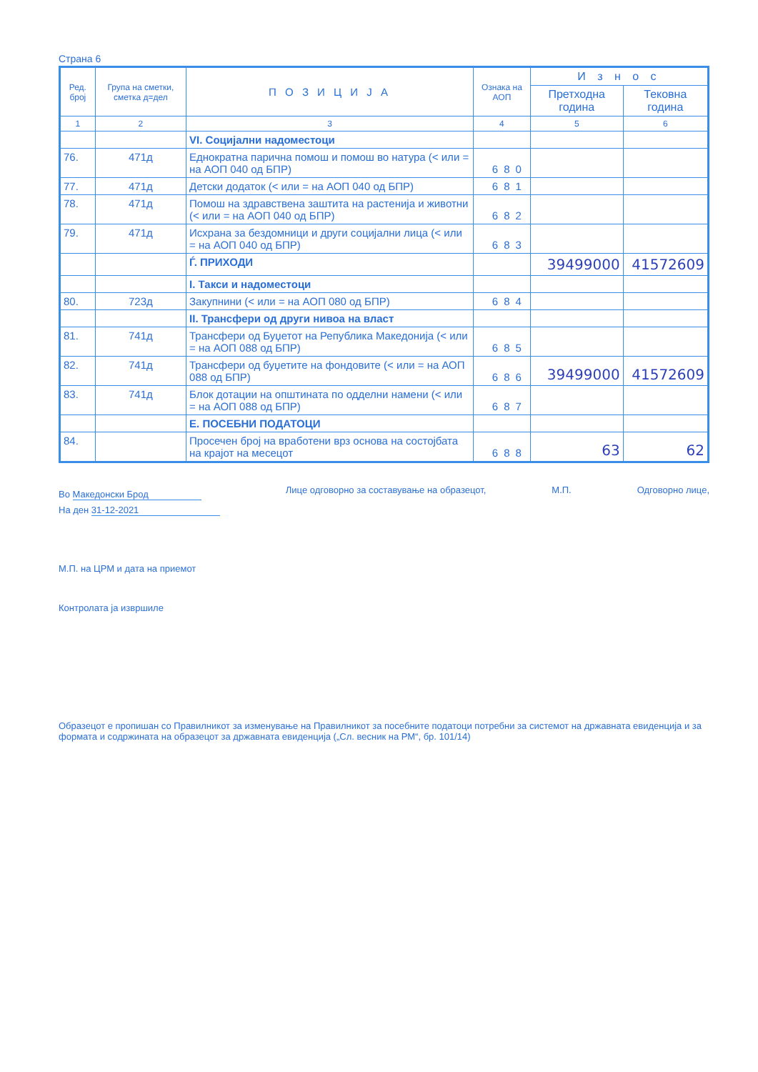Страна 6
| Ред. број | Група на сметки, сметка д=дел | П О З И Ц И Ј А | Ознака на АОП | И з н о с | |
| --- | --- | --- | --- | --- | --- |
| | | | | Претходна година | Тековна година |
| 1 | 2 | 3 | 4 | 5 | 6 |
| | | VI. Социјални надоместоци | | | |
| 76. | 471д | Еднократна парична помош и помош во натура (< или = на АОП 040 од БПР) | 680 | | |
| 77. | 471д | Детски додаток (< или = на АОП 040 од БПР) | 681 | | |
| 78. | 471д | Помош на здравствена заштита на растенија и животни (< или = на АОП 040 од БПР) | 682 | | |
| 79. | 471д | Исхрана за бездомници и други социјални лица (< или = на АОП 040 од БПР) | 683 | | |
| | | Ѓ. ПРИХОДИ | | 39499000 | 41572609 |
| | | I. Такси и надоместоци | | | |
| 80. | 723д | Закупнини (< или = на АОП 080 од БПР) | 684 | | |
| | | II. Трансфери од други нивоа на власт | | | |
| 81. | 741д | Трансфери од Буџетот на Република Македонија (< или = на АОП 088 од БПР) | 685 | | |
| 82. | 741д | Трансфери од буџетите на фондовите (< или = на АОП 088 од БПР) | 686 | 39499000 | 41572609 |
| 83. | 741д | Блок дотации на општината по одделни намени (< или = на АОП 088 од БПР) | 687 | | |
| | | Е. ПОСЕБНИ ПОДАТОЦИ | | | |
| 84. | | Просечен број на вработени врз основа на состојбата на крајот на месецот | 688 | 63 | 62 |
Во Македонски Брод
На ден 31-12-2021
Лице одговорно за составување на образецот,
М.П. Одговорно лице,
М.П. на ЦРМ и дата на приемот
Контролата ја извршиле
Образецот е пропишан со Правилникот за изменување на Правилникот за посебните податоци потребни за системот на државната евиденција и за формата и содржината на образецот за државната евиденција („Сл. весник на РМ“, бр. 101/14)